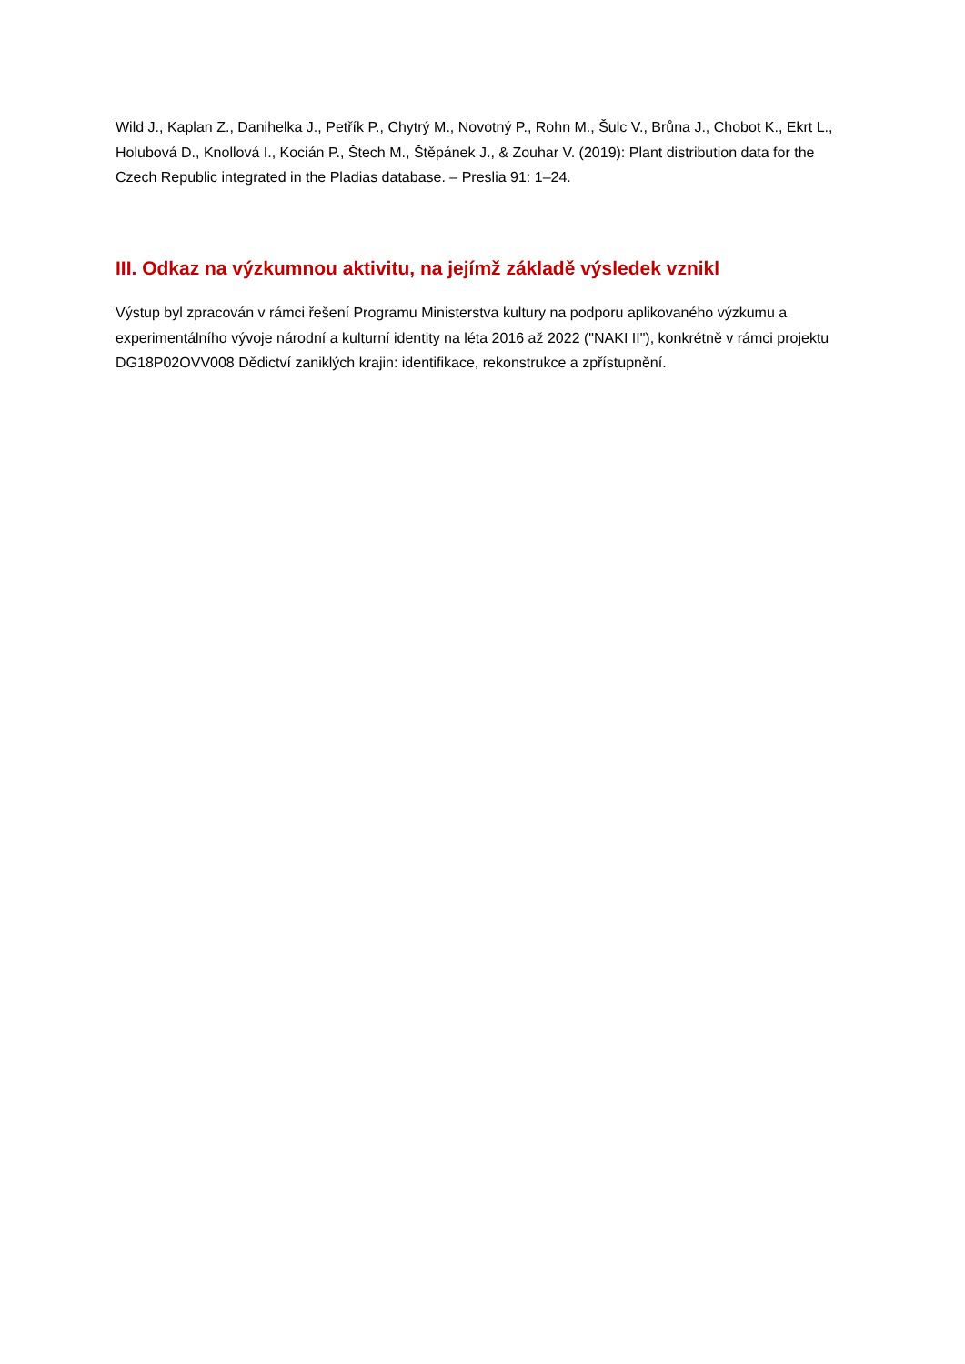Wild J., Kaplan Z., Danihelka J., Petřík P., Chytrý M., Novotný P., Rohn M., Šulc V., Brůna J., Chobot K., Ekrt L., Holubová D., Knollová I., Kocián P., Štech M., Štěpánek J., & Zouhar V. (2019): Plant distribution data for the Czech Republic integrated in the Pladias database. – Preslia 91: 1–24.
III. Odkaz na výzkumnou aktivitu, na jejímž základě výsledek vznikl
Výstup byl zpracován v rámci řešení Programu Ministerstva kultury na podporu aplikovaného výzkumu a experimentálního vývoje národní a kulturní identity na léta 2016 až 2022 ("NAKI II"), konkrétně v rámci projektu DG18P02OVV008 Dědictví zaniklých krajin: identifikace, rekonstrukce a zpřístupnění.